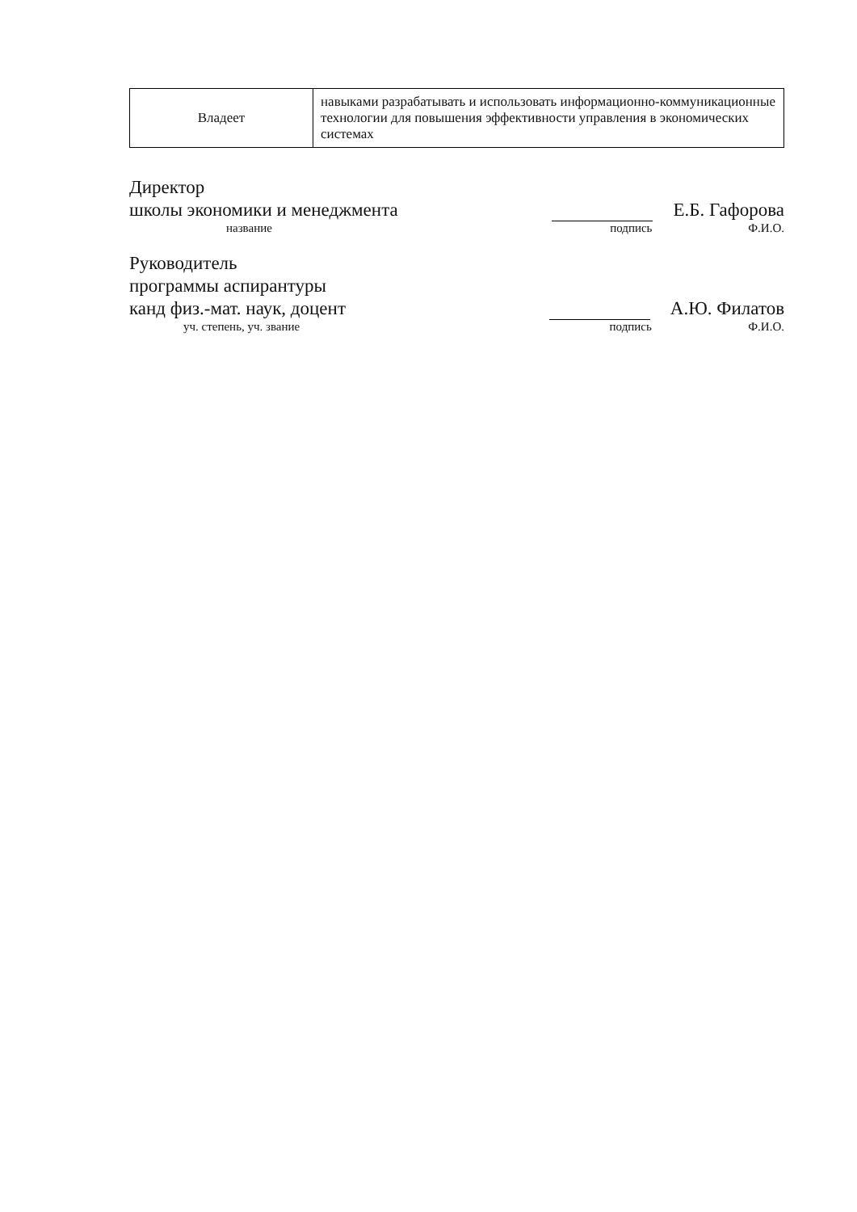| Владеет | навыками разрабатывать и использовать информационно-коммуникационные технологии для повышения эффективности управления в экономических системах |
Директор
школы экономики и менеджмента
Е.Б. Гафорова
название подпись Ф.И.О.
Руководитель
программы аспирантуры
канд физ.-мат. наук, доцент
А.Ю. Филатов
уч. степень, уч. звание подпись Ф.И.О.